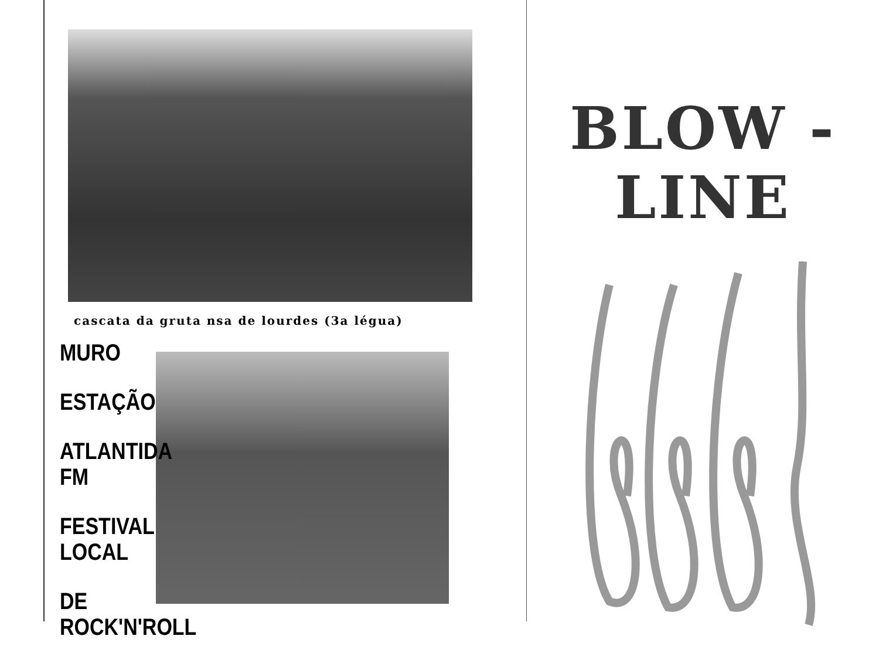cascata da gruta nsa de lourdes (3a légua)
MURO
ESTAÇÃO
ATLANTIDA FM
FESTIVAL LOCAL
DE ROCK'N'ROLL
BLOW - LINE